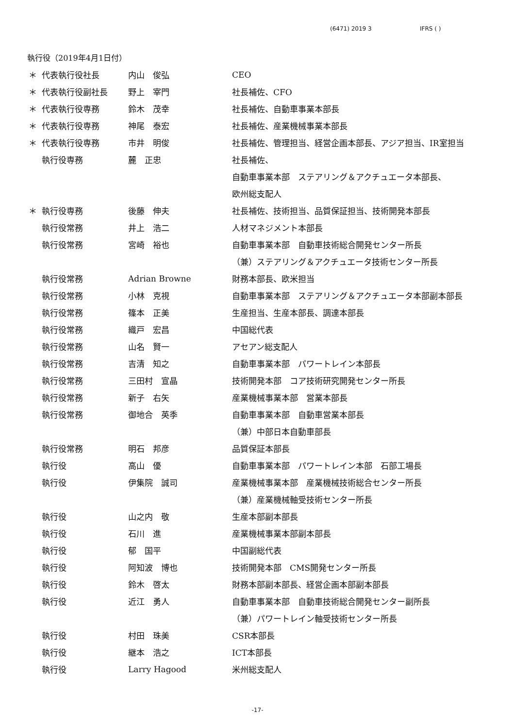(6471) 2019 3 IFRS ( )
執行役（2019年4月1日付）
| ＊ | 代表執行役社長 | 内山 俊弘 | CEO |
| ＊ | 代表執行役副社長 | 野上 宰門 | 社長補佐、CFO |
| ＊ | 代表執行役専務 | 鈴木 茂幸 | 社長補佐、自動車事業本部長 |
| ＊ | 代表執行役専務 | 神尾 泰宏 | 社長補佐、産業機械事業本部長 |
| ＊ | 代表執行役専務 | 市井 明俊 | 社長補佐、管理担当、経営企画本部長、アジア担当、IR室担当 |
| | 執行役専務 | 麓 正忠 | 社長補佐、 |
| | | | 自動車事業本部 ステアリング＆アクチュエータ本部長、 |
| | | | 欧州総支配人 |
| ＊ | 執行役専務 | 後藤 伸夫 | 社長補佐、技術担当、品質保証担当、技術開発本部長 |
| | 執行役常務 | 井上 浩二 | 人材マネジメント本部長 |
| | 執行役常務 | 宮崎 裕也 | 自動車事業本部 自動車技術総合開発センター所長 |
| | | | （兼）ステアリング＆アクチュエータ技術センター所長 |
| | 執行役常務 | Adrian Browne | 財務本部長、欧米担当 |
| | 執行役常務 | 小林 克視 | 自動車事業本部 ステアリング＆アクチュエータ本部副本部長 |
| | 執行役常務 | 篠本 正美 | 生産担当、生産本部長、調達本部長 |
| | 執行役常務 | 織戸 宏昌 | 中国総代表 |
| | 執行役常務 | 山名 賢一 | アセアン総支配人 |
| | 執行役常務 | 吉清 知之 | 自動車事業本部 パワートレイン本部長 |
| | 執行役常務 | 三田村 宣晶 | 技術開発本部 コア技術研究開発センター所長 |
| | 執行役常務 | 新子 右矢 | 産業機械事業本部 営業本部長 |
| | 執行役常務 | 御地合 英季 | 自動車事業本部 自動車営業本部長 |
| | | | （兼）中部日本自動車部長 |
| | 執行役常務 | 明石 邦彦 | 品質保証本部長 |
| | 執行役 | 高山 優 | 自動車事業本部 パワートレイン本部 石部工場長 |
| | 執行役 | 伊集院 誠司 | 産業機械事業本部 産業機械技術総合センター所長 |
| | | | （兼）産業機械軸受技術センター所長 |
| | 執行役 | 山之内 敬 | 生産本部副本部長 |
| | 執行役 | 石川 進 | 産業機械事業本部副本部長 |
| | 執行役 | 郁 国平 | 中国副総代表 |
| | 執行役 | 阿知波 博也 | 技術開発本部 CMS開発センター所長 |
| | 執行役 | 鈴木 啓太 | 財務本部副本部長、経営企画本部副本部長 |
| | 執行役 | 近江 勇人 | 自動車事業本部 自動車技術総合開発センター副所長 |
| | | | （兼）パワートレイン軸受技術センター所長 |
| | 執行役 | 村田 珠美 | CSR本部長 |
| | 執行役 | 継本 浩之 | ICT本部長 |
| | 執行役 | Larry Hagood | 米州総支配人 |
-17-